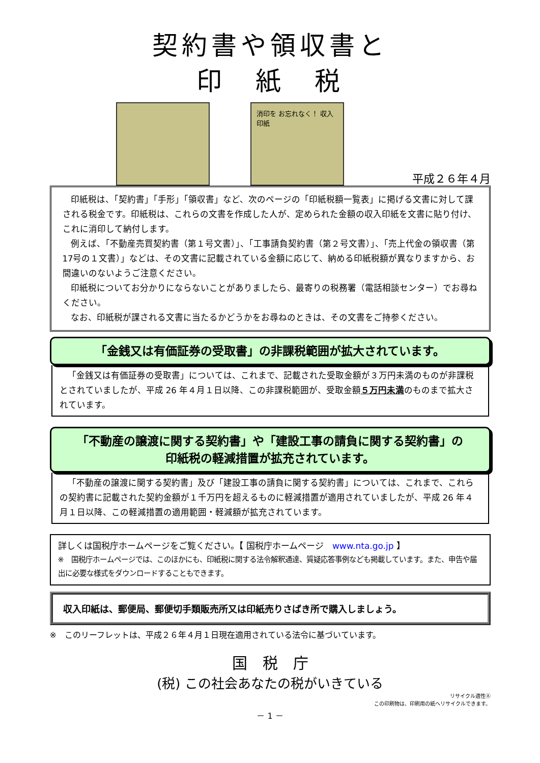契約書や領収書と
印　紙　税
消印を お忘れなく！ 収入印紙
平成２６年４月
印紙税は、「契約書」「手形」「領収書」など、次のページの「印紙税額一覧表」に掲げる文書に対して課される税金です。印紙税は、これらの文書を作成した人が、定められた金額の収入印紙を文書に貼り付け、これに消印して納付します。
例えば、「不動産売買契約書（第１号文書）」、「工事請負契約書（第２号文書）」、「売上代金の領収書（第17号の１文書）」などは、その文書に記載されている金額に応じて、納める印紙税額が異なりますから、お間違いのないようご注意ください。
印紙税についてお分かりにならないことがありましたら、最寄りの税務署（電話相談センター）でお尋ねください。
なお、印紙税が課される文書に当たるかどうかをお尋ねのときは、その文書をご持参ください。
「金銭又は有価証券の受取書」の非課税範囲が拡大されています。
「金銭又は有価証券の受取書」については、これまで、記載された受取金額が３万円未満のものが非課税とされていましたが、平成 26 年４月１日以降、この非課税範囲が、受取金額５万円未満のものまで拡大されています。
「不動産の譲渡に関する契約書」や「建設工事の請負に関する契約書」の
印紙税の軽減措置が拡充されています。
「不動産の譲渡に関する契約書」及び「建設工事の請負に関する契約書」については、これまで、これらの契約書に記載された契約金額が１千万円を超えるものに軽減措置が適用されていましたが、平成 26 年４月１日以降、この軽減措置の適用範囲・軽減額が拡充されています。
詳しくは国税庁ホームページをご覧ください。【 国税庁ホームページ　www.nta.go.jp 】
※　国税庁ホームページでは、このほかにも、印紙税に関する法令解釈通達、質疑応答事例なども掲載しています。また、申告や届出に必要な様式をダウンロードすることもできます。
収入印紙は、郵便局、郵便切手類販売所又は印紙売りさばき所で購入しましょう。
※　このリーフレットは、平成２６年４月１日現在適用されている法令に基づいています。
国　税　庁
(税) この社会あなたの税がいきている
リサイクル適性Ⓐ
この印刷物は、印刷用の紙へリサイクルできます。
－ 1 －